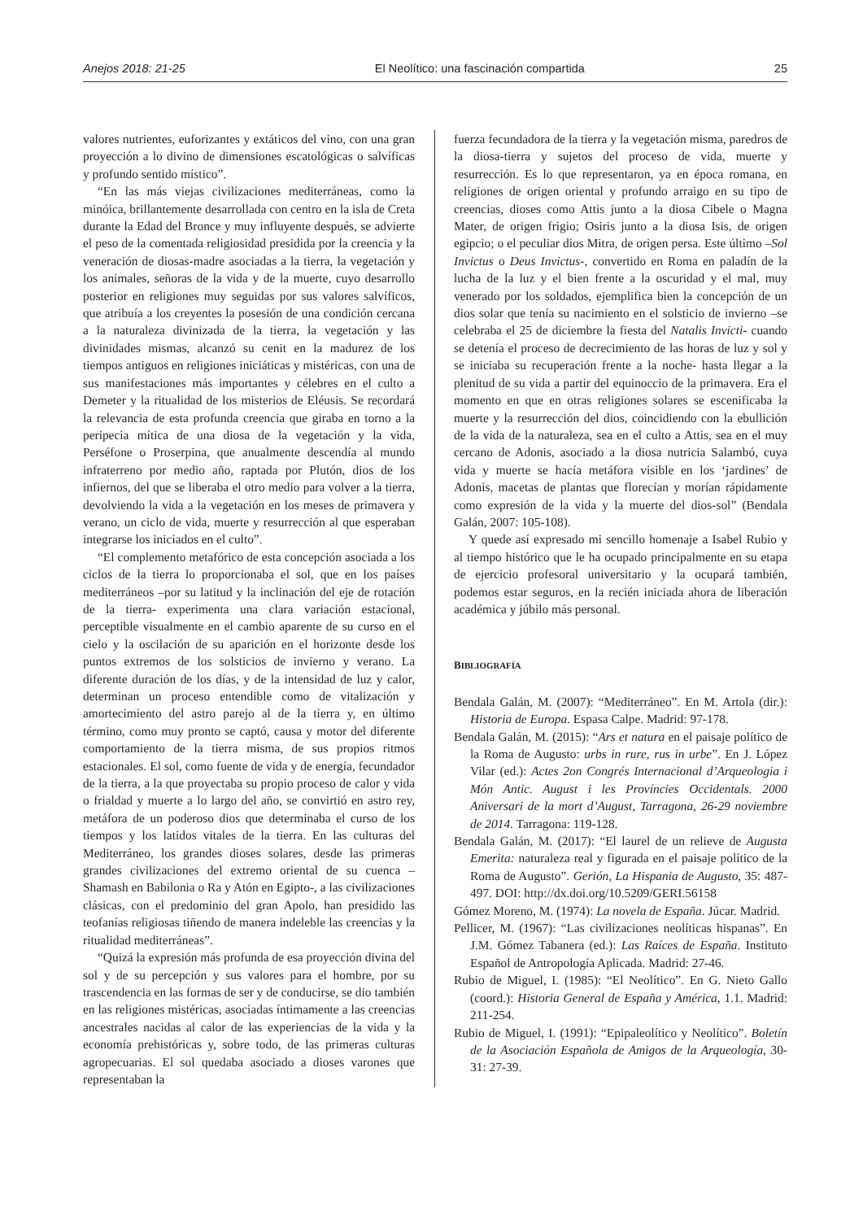Anejos 2018: 21-25 El Neolítico: una fascinación compartida 25
valores nutrientes, euforizantes y extáticos del vino, con una gran proyección a lo divino de dimensiones escatológicas o salvíficas y profundo sentido místico”.
“En las más viejas civilizaciones mediterráneas, como la minóica, brillantemente desarrollada con centro en la isla de Creta durante la Edad del Bronce y muy influyente después, se advierte el peso de la comentada religiosidad presidida por la creencia y la veneración de diosas-madre asociadas a la tierra, la vegetación y los animales, señoras de la vida y de la muerte, cuyo desarrollo posterior en religiones muy seguidas por sus valores salvíficos, que atribuía a los creyentes la posesión de una condición cercana a la naturaleza divinizada de la tierra, la vegetación y las divinidades mismas, alcanzó su cenit en la madurez de los tiempos antiguos en religiones iniciáticas y mistéricas, con una de sus manifestaciones más importantes y célebres en el culto a Demeter y la ritualidad de los misterios de Eléusis. Se recordará la relevancia de esta profunda creencia que giraba en torno a la peripecia mítica de una diosa de la vegetación y la vida, Perséfone o Proserpina, que anualmente descendía al mundo infraterreno por medio año, raptada por Plutón, dios de los infiernos, del que se liberaba el otro medio para volver a la tierra, devolviendo la vida a la vegetación en los meses de primavera y verano, un ciclo de vida, muerte y resurrección al que esperaban integrarse los iniciados en el culto”.
“El complemento metafórico de esta concepción asociada a los ciclos de la tierra lo proporcionaba el sol, que en los países mediterráneos –por su latitud y la inclinación del eje de rotación de la tierra- experimenta una clara variación estacional, perceptible visualmente en el cambio aparente de su curso en el cielo y la oscilación de su aparición en el horizonte desde los puntos extremos de los solsticios de invierno y verano. La diferente duración de los días, y de la intensidad de luz y calor, determinan un proceso entendible como de vitalización y amortecimiento del astro parejo al de la tierra y, en último término, como muy pronto se captó, causa y motor del diferente comportamiento de la tierra misma, de sus propios ritmos estacionales. El sol, como fuente de vida y de energía, fecundador de la tierra, a la que proyectaba su propio proceso de calor y vida o frialdad y muerte a lo largo del año, se convirtió en astro rey, metáfora de un poderoso dios que determinaba el curso de los tiempos y los latidos vitales de la tierra. En las culturas del Mediterráneo, los grandes dioses solares, desde las primeras grandes civilizaciones del extremo oriental de su cuenca –Shamash en Babilonia o Ra y Atón en Egipto-, a las civilizaciones clásicas, con el predominio del gran Apolo, han presidido las teofanías religiosas tiñendo de manera indeleble las creencias y la ritualidad mediterráneas”.
“Quizá la expresión más profunda de esa proyección divina del sol y de su percepción y sus valores para el hombre, por su trascendencia en las formas de ser y de conducirse, se dio también en las religiones mistéricas, asociadas íntimamente a las creencias ancestrales nacidas al calor de las experiencias de la vida y la economía prehistóricas y, sobre todo, de las primeras culturas agropecuarias. El sol quedaba asociado a dioses varones que representaban la
fuerza fecundadora de la tierra y la vegetación misma, paredros de la diosa-tierra y sujetos del proceso de vida, muerte y resurrección. Es lo que representaron, ya en época romana, en religiones de origen oriental y profundo arraigo en su tipo de creencias, dioses como Attis junto a la diosa Cibele o Magna Mater, de origen frigio; Osiris junto a la diosa Isis, de origen egipcio; o el peculiar dios Mitra, de origen persa. Este último –Sol Invictus o Deus Invictus-, convertido en Roma en paladín de la lucha de la luz y el bien frente a la oscuridad y el mal, muy venerado por los soldados, ejemplifica bien la concepción de un dios solar que tenía su nacimiento en el solsticio de invierno –se celebraba el 25 de diciembre la fiesta del Natalis Invicti- cuando se detenía el proceso de decrecimiento de las horas de luz y sol y se iniciaba su recuperación frente a la noche- hasta llegar a la plenitud de su vida a partir del equinoccio de la primavera. Era el momento en que en otras religiones solares se escenificaba la muerte y la resurrección del dios, coincidiendo con la ebullición de la vida de la naturaleza, sea en el culto a Attis, sea en el muy cercano de Adonis, asociado a la diosa nutricia Salambó, cuya vida y muerte se hacía metáfora visible en los ‘jardines’ de Adonis, macetas de plantas que florecían y morían rápidamente como expresión de la vida y la muerte del dios-sol” (Bendala Galán, 2007: 105-108).
Y quede así expresado mi sencillo homenaje a Isabel Rubio y al tiempo histórico que le ha ocupado principalmente en su etapa de ejercicio profesoral universitario y la ocupará también, podemos estar seguros, en la recién iniciada ahora de liberación académica y júbilo más personal.
BIBLIOGRAFÍA
Bendala Galán, M. (2007): “Mediterráneo”. En M. Artola (dir.): Historia de Europa. Espasa Calpe. Madrid: 97-178.
Bendala Galán, M. (2015): “Ars et natura en el paisaje político de la Roma de Augusto: urbs in rure, rus in urbe”. En J. López Vilar (ed.): Actes 2on Congrés Internacional d’Arqueologia i Món Antic. August i les Províncies Occidentals. 2000 Aniversari de la mort d’August, Tarragona, 26-29 noviembre de 2014. Tarragona: 119-128.
Bendala Galán, M. (2017): “El laurel de un relieve de Augusta Emerita: naturaleza real y figurada en el paisaje político de la Roma de Augusto”. Gerión, La Hispania de Augusto, 35: 487-497. DOI: http://dx.doi.org/10.5209/GERI.56158
Gómez Moreno, M. (1974): La novela de España. Júcar. Madrid.
Pellicer, M. (1967): “Las civilizaciones neolíticas hispanas”. En J.M. Gómez Tabanera (ed.): Las Raíces de España. Instituto Español de Antropología Aplicada. Madrid: 27-46.
Rubio de Miguel, I. (1985): “El Neolítico”. En G. Nieto Gallo (coord.): Historia General de España y América, 1.1. Madrid: 211-254.
Rubio de Miguel, I. (1991): “Epipaleolítico y Neolítico”. Boletín de la Asociación Española de Amigos de la Arqueología, 30-31: 27-39.